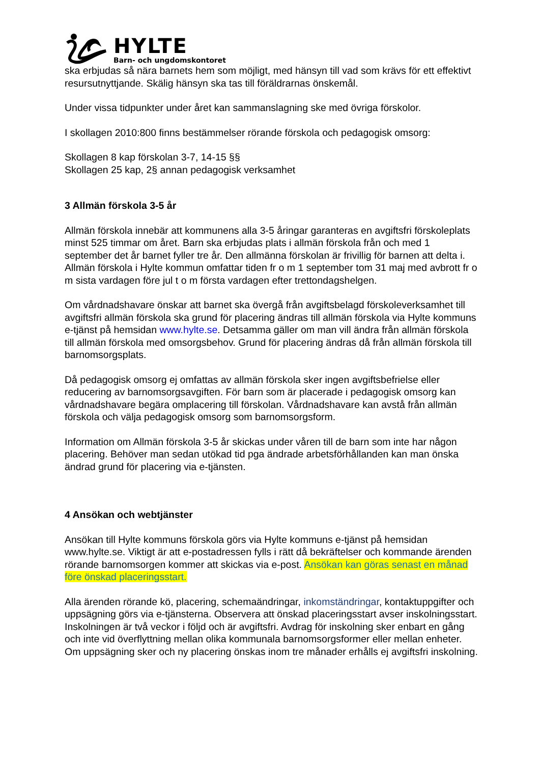HYLTE
Barn- och ungdomskontoret
ska erbjudas så nära barnets hem som möjligt, med hänsyn till vad som krävs för ett effektivt resursutnyttjande. Skälig hänsyn ska tas till föräldrarnas önskemål.
Under vissa tidpunkter under året kan sammanslagning ske med övriga förskolor.
I skollagen 2010:800 finns bestämmelser rörande förskola och pedagogisk omsorg:
Skollagen 8 kap förskolan 3-7, 14-15 §§
Skollagen 25 kap, 2§ annan pedagogisk verksamhet
3 Allmän förskola 3-5 år
Allmän förskola innebär att kommunens alla 3-5 åringar garanteras en avgiftsfri förskoleplats minst 525 timmar om året. Barn ska erbjudas plats i allmän förskola från och med 1 september det år barnet fyller tre år. Den allmänna förskolan är frivillig för barnen att delta i. Allmän förskola i Hylte kommun omfattar tiden fr o m 1 september tom 31 maj med avbrott fr o m sista vardagen före jul t o m första vardagen efter trettondagshelgen.
Om vårdnadshavare önskar att barnet ska övergå från avgiftsbelagd förskoleverksamhet till avgiftsfri allmän förskola ska grund för placering ändras till allmän förskola via Hylte kommuns e-tjänst på hemsidan www.hylte.se. Detsamma gäller om man vill ändra från allmän förskola till allmän förskola med omsorgsbehov. Grund för placering ändras då från allmän förskola till barnomsorgsplats.
Då pedagogisk omsorg ej omfattas av allmän förskola sker ingen avgiftsbefrielse eller reducering av barnomsorgsavgiften. För barn som är placerade i pedagogisk omsorg kan vårdnadshavare begära omplacering till förskolan. Vårdnadshavare kan avstå från allmän förskola och välja pedagogisk omsorg som barnomsorgsform.
Information om Allmän förskola 3-5 år skickas under våren till de barn som inte har någon placering. Behöver man sedan utökad tid pga ändrade arbetsförhållanden kan man önska ändrad grund för placering via e-tjänsten.
4 Ansökan och webtjänster
Ansökan till Hylte kommuns förskola görs via Hylte kommuns e-tjänst på hemsidan www.hylte.se. Viktigt är att e-postadressen fylls i rätt då bekräftelser och kommande ärenden rörande barnomsorgen kommer att skickas via e-post. Ansökan kan göras senast en månad före önskad placeringsstart.
Alla ärenden rörande kö, placering, schemaändringar, inkomständringar, kontaktuppgifter och uppsägning görs via e-tjänsterna. Observera att önskad placeringsstart avser inskolningsstart. Inskolningen är två veckor i följd och är avgiftsfri. Avdrag för inskolning sker enbart en gång och inte vid överflyttning mellan olika kommunala barnomsorgsformer eller mellan enheter. Om uppsägning sker och ny placering önskas inom tre månader erhålls ej avgiftsfri inskolning.